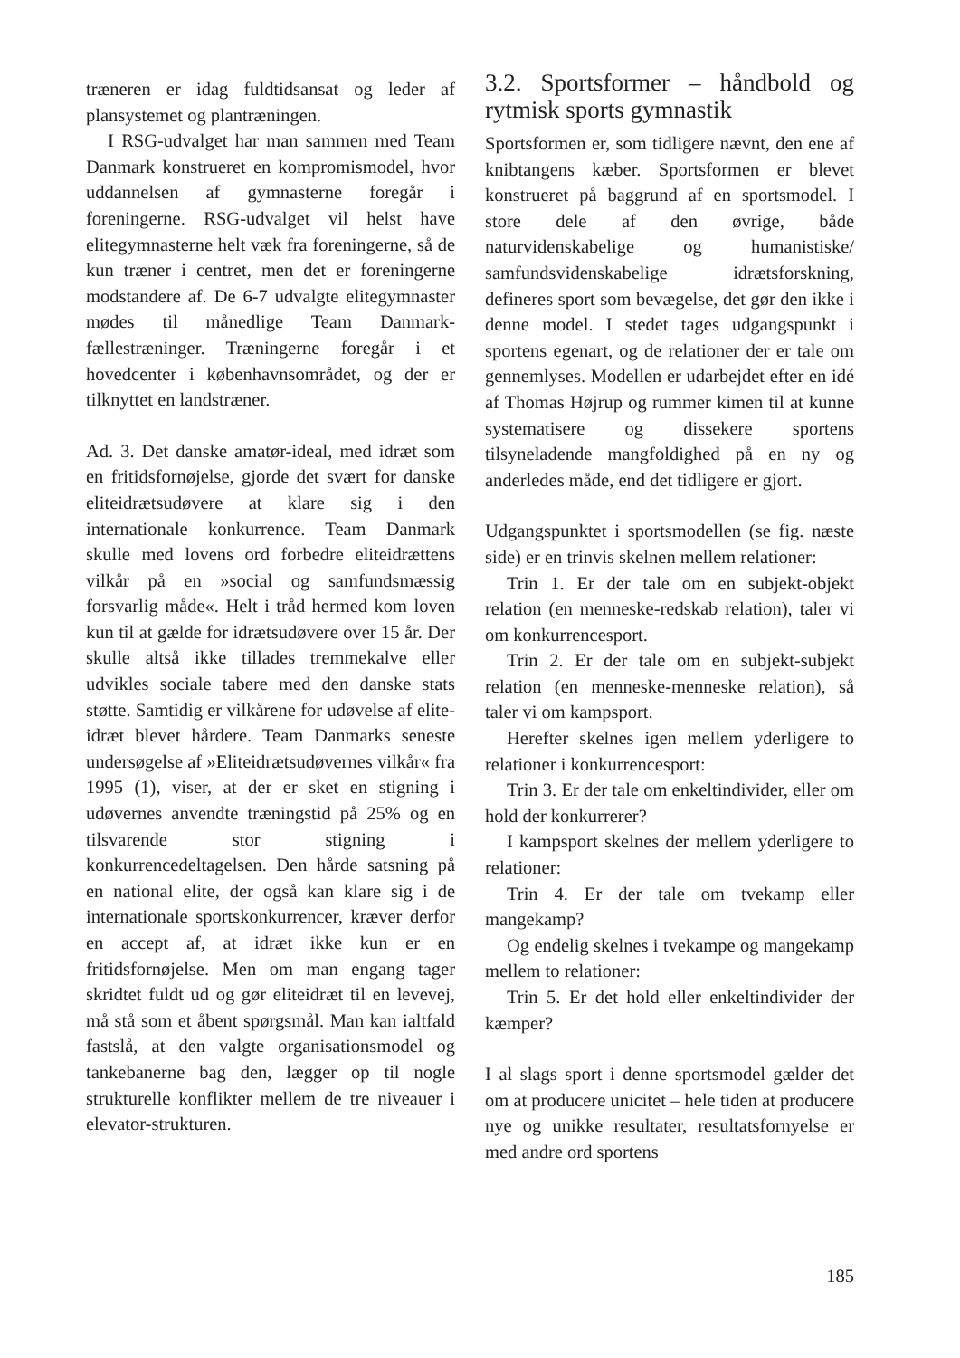træneren er idag fuldtidsansat og leder af plansystemet og plantræningen.
I RSG-udvalget har man sammen med Team Danmark konstrueret en kompromis­model, hvor uddannelsen af gymnasterne foregår i foreningerne. RSG-udvalget vil helst have elitegymnasterne helt væk fra foreningerne, så de kun træner i centret, men det er foreningerne modstandere af. De 6-7 udvalgte elitegymnaster mødes til månedlige Team Danmark-fællestrænin­ger. Træningerne foregår i et hovedcenter i københavnsområdet, og der er tilknyttet en landstræner.
Ad. 3. Det danske amatør-ideal, med idræt som en fritidsfornøjelse, gjorde det svært for danske eliteidrætsudøvere at klare sig i den internationale konkurrence. Team Danmark skulle med lovens ord forbedre eliteidrættens vilkår på en »social og sam­fundsmæssig forsvarlig måde«. Helt i tråd hermed kom loven kun til at gælde for idrætsudøvere over 15 år. Der skulle altså ikke tillades tremmekalve eller udvikles sociale tabere med den danske stats støtte. Samtidig er vilkårene for udøvelse af elite­idræt blevet hårdere. Team Danmarks se­neste undersøgelse af »Eliteidrætsudøver­nes vilkår« fra 1995 (1), viser, at der er sket en stigning i udøvernes anvendte træningstid på 25% og en tilsvarende stor stigning i konkurrencedeltagelsen. Den hårde satsning på en national elite, der og­så kan klare sig i de internationale sports­konkurrencer, kræver derfor en accept af, at idræt ikke kun er en fritidsfornøjelse. Men om man engang tager skridtet fuldt ud og gør eliteidræt til en levevej, må stå som et åbent spørgsmål. Man kan ialtfald fast­slå, at den valgte organisationsmodel og tankebanerne bag den, lægger op til nogle strukturelle konflikter mellem de tre ni­veauer i elevator-strukturen.
3.2. Sportsformer – håndbold og rytmisk sports gymnastik
Sportsformen er, som tidligere nævnt, den ene af knibtangens kæber. Sportsformen er blevet konstrueret på baggrund af en sportsmodel. I store dele af den øvrige, bå­de naturvidenskabelige og humanistiske/ samfundsvidenskabelige idrætsforskning, defineres sport som bevægelse, det gør den ikke i denne model. I stedet tages udgangs­punkt i sportens egenart, og de relationer der er tale om gennemlyses. Modellen er udarbejdet efter en idé af Thomas Højrup og rummer kimen til at kunne systematise­re og dissekere sportens tilsyneladende mangfoldighed på en ny og anderledes må­de, end det tidligere er gjort.
Udgangspunktet i sportsmodellen (se fig. næste side) er en trinvis skelnen mellem relationer:
Trin 1. Er der tale om en subjekt-objekt relation (en menneske-redskab relation), taler vi om konkurrencesport.
Trin 2. Er der tale om en subjekt-subjekt relation (en menneske-menneske relation), så taler vi om kampsport.
Herefter skelnes igen mellem yderligere to relationer i konkurrencesport:
Trin 3. Er der tale om enkeltindivider, eller om hold der konkurrerer?
I kampsport skelnes der mellem yderli­gere to relationer:
Trin 4. Er der tale om tvekamp eller mangekamp?
Og endelig skelnes i tvekampe og man­gekamp mellem to relationer:
Trin 5. Er det hold eller enkeltindivider der kæmper?
I al slags sport i denne sportsmodel gælder det om at producere unicitet – hele tiden at producere nye og unikke resultater, resul­tatsfornyelse er med andre ord sportens
185